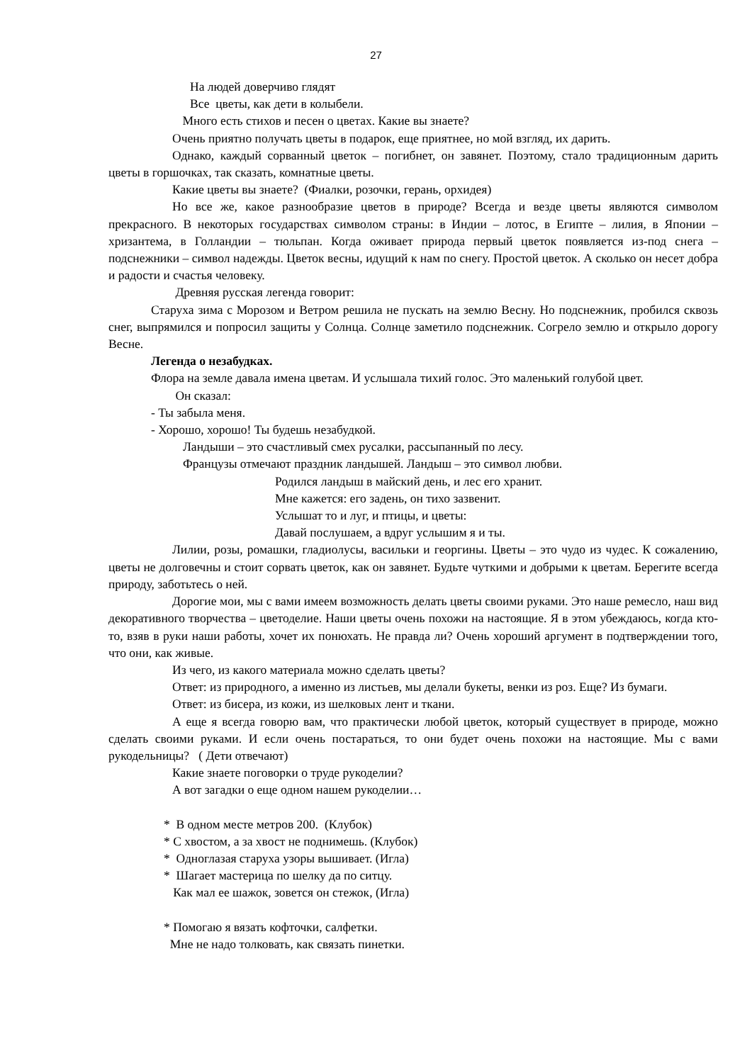27
На людей доверчиво глядят
Все цветы, как дети в колыбели.
Много есть стихов и песен о цветах. Какие вы знаете?
Очень приятно получать цветы в подарок, еще приятнее, но мой взгляд, их дарить.
Однако, каждый сорванный цветок – погибнет, он завянет. Поэтому, стало традиционным дарить цветы в горшочках, так сказать, комнатные цветы.
Какие цветы вы знаете? (Фиалки, розочки, герань, орхидея)
Но все же, какое разнообразие цветов в природе? Всегда и везде цветы являются символом прекрасного. В некоторых государствах символом страны: в Индии – лотос, в Египте – лилия, в Японии – хризантема, в Голландии – тюльпан. Когда оживает природа первый цветок появляется из-под снега – подснежники – символ надежды. Цветок весны, идущий к нам по снегу. Простой цветок. А сколько он несет добра и радости и счастья человеку.
Древняя русская легенда говорит:
Старуха зима с Морозом и Ветром решила не пускать на землю Весну. Но подснежник, пробился сквозь снег, выпрямился и попросил защиты у Солнца. Солнце заметило подснежник. Согрело землю и открыло дорогу Весне.
Легенда о незабудках.
Флора на земле давала имена цветам. И услышала тихий голос. Это маленький голубой цвет.
Он сказал:
- Ты забыла меня.
- Хорошо, хорошо! Ты будешь незабудкой.
Ландыши – это счастливый смех русалки, рассыпанный по лесу.
Французы отмечают праздник ландышей. Ландыш – это символ любви.
Родился ландыш в майский день, и лес его хранит.
Мне кажется: его задень, он тихо зазвенит.
Услышат то и луг, и птицы, и цветы:
Давай послушаем, а вдруг услышим я и ты.
Лилии, розы, ромашки, гладиолусы, васильки и георгины. Цветы – это чудо из чудес. К сожалению, цветы не долговечны и стоит сорвать цветок, как он завянет. Будьте чуткими и добрыми к цветам. Берегите всегда природу, заботьтесь о ней.
Дорогие мои, мы с вами имеем возможность делать цветы своими руками. Это наше ремесло, наш вид декоративного творчества – цветоделие. Наши цветы очень похожи на настоящие. Я в этом убеждаюсь, когда кто-то, взяв в руки наши работы, хочет их понюхать. Не правда ли? Очень хороший аргумент в подтверждении того, что они, как живые.
Из чего, из какого материала можно сделать цветы?
Ответ: из природного, а именно из листьев, мы делали букеты, венки из роз. Еще? Из бумаги.
Ответ: из бисера, из кожи, из шелковых лент и ткани.
А еще я всегда говорю вам, что практически любой цветок, который существует в природе, можно сделать своими руками. И если очень постараться, то они будет очень похожи на настоящие. Мы с вами рукодельницы? ( Дети отвечают)
Какие знаете поговорки о труде рукоделии?
А вот загадки о еще одном нашем рукоделии…
* В одном месте метров 200. (Клубок)
* С хвостом, а за хвост не поднимешь. (Клубок)
* Одноглазая старуха узоры вышивает. (Игла)
* Шагает мастерица по шелку да по ситцу.
Как мал ее шажок, зовется он стежок, (Игла)
* Помогаю я вязать кофточки, салфетки.
Мне не надо толковать, как связать пинетки.